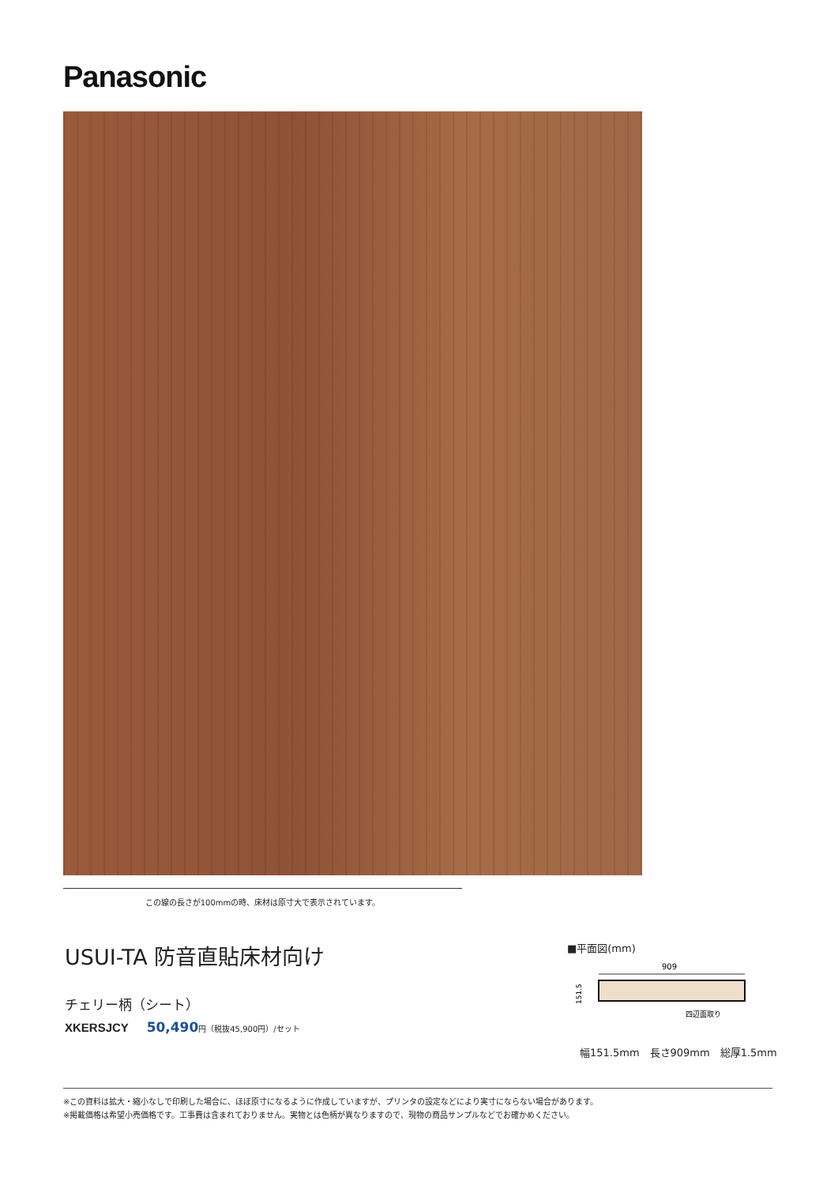Panasonic
この線の長さが100mmの時、床材は原寸大で表示されています。
USUI-TA 防音直貼床材向け
チェリー柄（シート）
XKERSJCY 50,490 円（税抜45,900円）/セット
■平面図(mm)
909
151.5
四辺面取り
幅151.5mm　長さ909mm　総厚1.5mm
※この資料は拡大・縮小なしで印刷した場合に、ほぼ原寸になるように作成していますが、プリンタの設定などにより実寸にならない場合があります。
※掲載価格は希望小売価格です。工事費は含まれておりません。実物とは色柄が異なりますので、現物の商品サンプルなどでお確かめください。